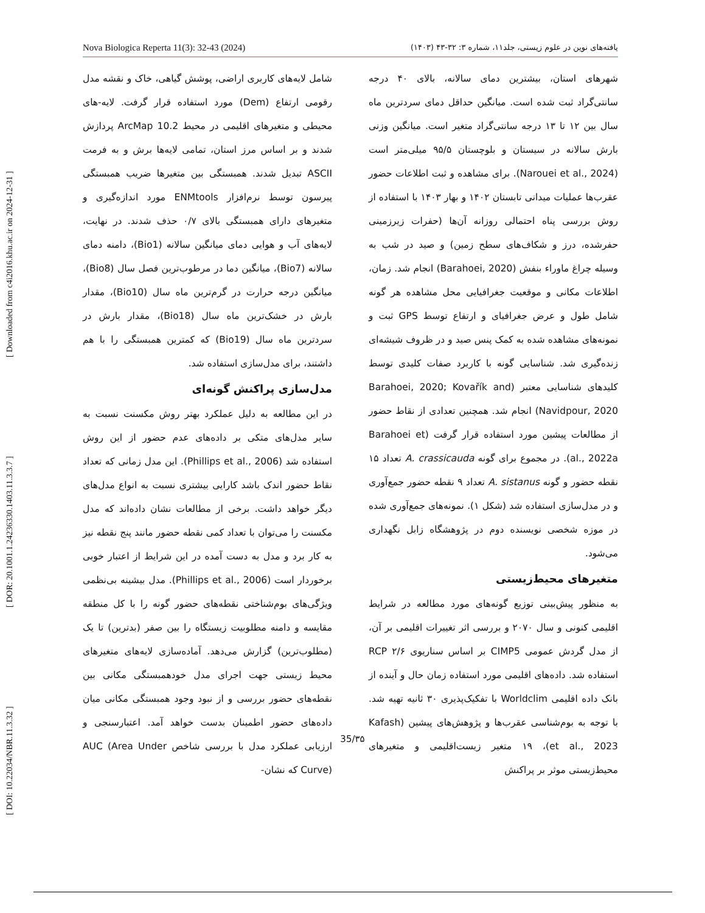[ DOI: 10.22034/NBR.11.3.32 ] [ DOR: 20.1001.1.24236330.1403.11.3.3.7 ] [ Downloaded from c4i2016.khu.ac.ir on 2024-12-31 ]
Nova Biologica Reperta 11(3): 32-43 (2024) یافته‌های نوین در علوم زیستی، جلد۱۱، شماره ۳: ۳۲-۴۳ (۱۴۰۳)
شهرهای استان، بیشترین دمای سالانه، بالای ۴۰ درجه سانتی‌گراد ثبت شده است. میانگین حداقل دمای سردترین ماه سال بین ۱۲ تا ۱۳ درجه سانتی‌گراد متغیر است. میانگین وزنی بارش سالانه در سیستان و بلوچستان ۹۵/۵ میلی‌متر است (Narouei et al., 2024). برای مشاهده و ثبت اطلاعات حضور عقرب‌ها عملیات میدانی تابستان ۱۴۰۲ و بهار ۱۴۰۳ با استفاده از روش بررسی پناه احتمالی روزانه آن‌ها (حفرات زیرزمینی حفرشده، درز و شکاف‌های سطح زمین) و صید در شب به وسیله چراغ ماوراء بنفش (Barahoei, 2020) انجام شد. زمان، اطلاعات مکانی و موقعیت جغرافیایی محل مشاهده هر گونه شامل طول و عرض جغرافیای و ارتفاع توسط GPS ثبت و نمونه‌های مشاهده شده به کمک پنس صید و در ظروف شیشه‌ای زنده‌گیری شد. شناسایی گونه با کاربرد صفات کلیدی توسط کلیدهای شناسایی معتبر (Barahoei, 2020; Kovařík and Navidpour, 2020) انجام شد. همچنین تعدادی از نقاط حضور از مطالعات پیشین مورد استفاده قرار گرفت (Barahoei et al., 2022a). در مجموع برای گونه A. crassicauda تعداد ۱۵ نقطه حضور و گونه A. sistanus تعداد ۹ نقطه حضور جمع‌آوری و در مدل‌سازی استفاده شد (شکل ۱). نمونه‌های جمع‌آوری شده در موزه شخصی نویسنده دوم در پژوهشگاه زابل نگهداری می‌شود.
متغیرهای محیط‌زیستی
به منظور پیش‌بینی توزیع گونه‌های مورد مطالعه در شرایط اقلیمی کنونی و سال ۲۰۷۰ و بررسی اثر تغییرات اقلیمی بر آن، از مدل گردش عمومی CIMP5 بر اساس سناریوی ۲/۶ RCP استفاده شد. داده‌های اقلیمی مورد استفاده زمان حال و آینده از بانک داده اقلیمی Worldclim با تفکیک‌پذیری ۳۰ ثانیه تهیه شد. با توجه به بوم‌شناسی عقرب‌ها و پژوهش‌های پیشین (Kafash et al., 2023)، ۱۹ متغیر زیست‌اقلیمی و متغیرهای محیط‌زیستی موثر بر پراکنش
شامل لایه‌های کاربری اراضی، پوشش گیاهی، خاک و نقشه مدل رقومی ارتفاع (Dem) مورد استفاده قرار گرفت. لایه-های محیطی و متغیرهای اقلیمی در محیط ArcMap 10.2 پردازش شدند و بر اساس مرز استان، تمامی لایه‌ها برش و به فرمت ASCII تبدیل شدند. همبستگی بین متغیرها ضریب همبستگی پیرسون توسط نرم‌افزار ENMtools مورد اندازه‌گیری و متغیرهای دارای همبستگی بالای ۰/۷ حذف شدند. در نهایت، لایه‌های آب و هوایی دمای میانگین سالانه (Bio1)، دامنه دمای سالانه (Bio7)، میانگین دما در مرطوب‌ترین فصل سال (Bio8)، میانگین درجه حرارت در گرم‌ترین ماه سال (Bio10)، مقدار بارش در خشک‌ترین ماه سال (Bio18)، مقدار بارش در سردترین ماه سال (Bio19) که کمترین همبستگی را با هم داشتند، برای مدل‌سازی استفاده شد.
مدل‌سازی پراکنش گونه‌ای
در این مطالعه به دلیل عملکرد بهتر روش مکسنت نسبت به سایر مدل‌های متکی بر داده‌های عدم حضور از این روش استفاده شد (Phillips et al., 2006). این مدل زمانی که تعداد نقاط حضور اندک باشد کارایی بیشتری نسبت به انواع مدل‌های دیگر خواهد داشت. برخی از مطالعات نشان داده‌اند که مدل مکسنت را می‌توان با تعداد کمی نقطه حضور مانند پنج نقطه نیز به کار برد و مدل به دست آمده در این شرایط از اعتبار خوبی برخوردار است (Phillips et al., 2006). مدل بیشینه بی‌نظمی ویژگی‌های بوم‌شناختی نقطه‌های حضور گونه را با کل منطقه مقایسه و دامنه مطلوبیت زیستگاه را بین صفر (بدترین) تا یک (مطلوب‌ترین) گزارش می‌دهد. آماده‌سازی لایه‌های متغیرهای محیط زیستی جهت اجرای مدل خودهمبستگی مکانی بین نقطه‌های حضور بررسی و از نبود وجود همبستگی مکانی میان داده‌های حضور اطمینان بدست خواهد آمد. اعتبارسنجی و ارزیابی عملکرد مدل با بررسی شاخص AUC (Area Under Curve) که نشان-
35/۳۵